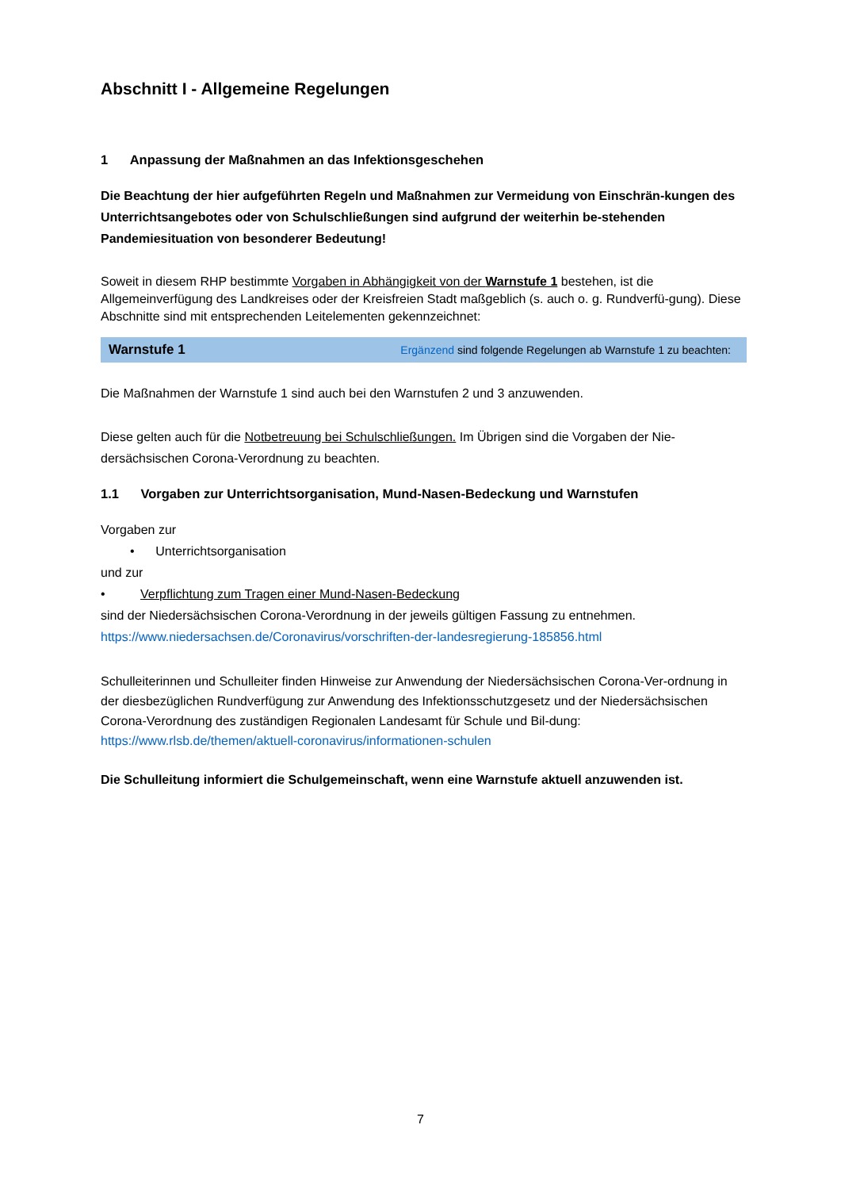Abschnitt I - Allgemeine Regelungen
1 Anpassung der Maßnahmen an das Infektionsgeschehen
Die Beachtung der hier aufgeführten Regeln und Maßnahmen zur Vermeidung von Einschrän-kungen des Unterrichtsangebotes oder von Schulschließungen sind aufgrund der weiterhin be-stehenden Pandemiesituation von besonderer Bedeutung!
Soweit in diesem RHP bestimmte Vorgaben in Abhängigkeit von der Warnstufe 1 bestehen, ist die Allgemeinverfügung des Landkreises oder der Kreisfreien Stadt maßgeblich (s. auch o. g. Rundverfü-gung). Diese Abschnitte sind mit entsprechenden Leitelementen gekennzeichnet:
Warnstufe 1 Ergänzend sind folgende Regelungen ab Warnstufe 1 zu beachten:
Die Maßnahmen der Warnstufe 1 sind auch bei den Warnstufen 2 und 3 anzuwenden.
Diese gelten auch für die Notbetreuung bei Schulschließungen. Im Übrigen sind die Vorgaben der Nie-dersächsischen Corona-Verordnung zu beachten.
1.1 Vorgaben zur Unterrichtsorganisation, Mund-Nasen-Bedeckung und Warnstufen
Vorgaben zur
• Unterrichtsorganisation
und zur
• Verpflichtung zum Tragen einer Mund-Nasen-Bedeckung
sind der Niedersächsischen Corona-Verordnung in der jeweils gültigen Fassung zu entnehmen.
https://www.niedersachsen.de/Coronavirus/vorschriften-der-landesregierung-185856.html
Schulleiterinnen und Schulleiter finden Hinweise zur Anwendung der Niedersächsischen Corona-Ver-ordnung in der diesbezüglichen Rundverfügung zur Anwendung des Infektionsschutzgesetz und der Niedersächsischen Corona-Verordnung des zuständigen Regionalen Landesamt für Schule und Bil-dung: https://www.rlsb.de/themen/aktuell-coronavirus/informationen-schulen
Die Schulleitung informiert die Schulgemeinschaft, wenn eine Warnstufe aktuell anzuwenden ist.
7